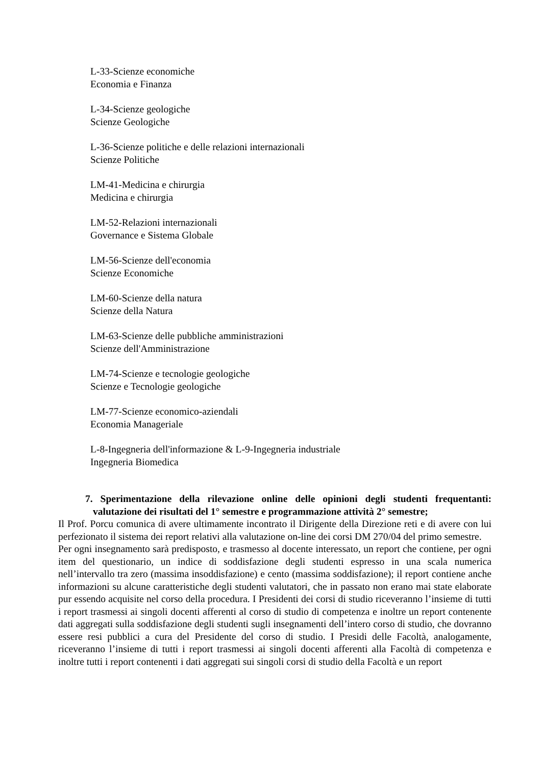L-33-Scienze economiche
Economia e Finanza
L-34-Scienze geologiche
Scienze Geologiche
L-36-Scienze politiche e delle relazioni internazionali
Scienze Politiche
LM-41-Medicina e chirurgia
Medicina e chirurgia
LM-52-Relazioni internazionali
Governance e Sistema Globale
LM-56-Scienze dell'economia
Scienze Economiche
LM-60-Scienze della natura
Scienze della Natura
LM-63-Scienze delle pubbliche amministrazioni
Scienze dell'Amministrazione
LM-74-Scienze e tecnologie geologiche
Scienze e Tecnologie geologiche
LM-77-Scienze economico-aziendali
Economia Manageriale
L-8-Ingegneria dell'informazione & L-9-Ingegneria industriale
Ingegneria Biomedica
7. Sperimentazione della rilevazione online delle opinioni degli studenti frequentanti: valutazione dei risultati del 1° semestre e programmazione attività 2° semestre;
Il Prof. Porcu comunica di avere ultimamente incontrato il Dirigente della Direzione reti e di avere con lui perfezionato il sistema dei report relativi alla valutazione on-line dei corsi DM 270/04 del primo semestre.
Per ogni insegnamento sarà predisposto, e trasmesso al docente interessato, un report che contiene, per ogni item del questionario, un indice di soddisfazione degli studenti espresso in una scala numerica nell’intervallo tra zero (massima insoddisfazione) e cento (massima soddisfazione); il report contiene anche informazioni su alcune caratteristiche degli studenti valutatori, che in passato non erano mai state elaborate pur essendo acquisite nel corso della procedura. I Presidenti dei corsi di studio riceveranno l’insieme di tutti i report trasmessi ai singoli docenti afferenti al corso di studio di competenza e inoltre un report contenente dati aggregati sulla soddisfazione degli studenti sugli insegnamenti dell’intero corso di studio, che dovranno essere resi pubblici a cura del Presidente del corso di studio. I Presidi delle Facoltà, analogamente, riceveranno l’insieme di tutti i report trasmessi ai singoli docenti afferenti alla Facoltà di competenza e inoltre tutti i report contenenti i dati aggregati sui singoli corsi di studio della Facoltà e un report